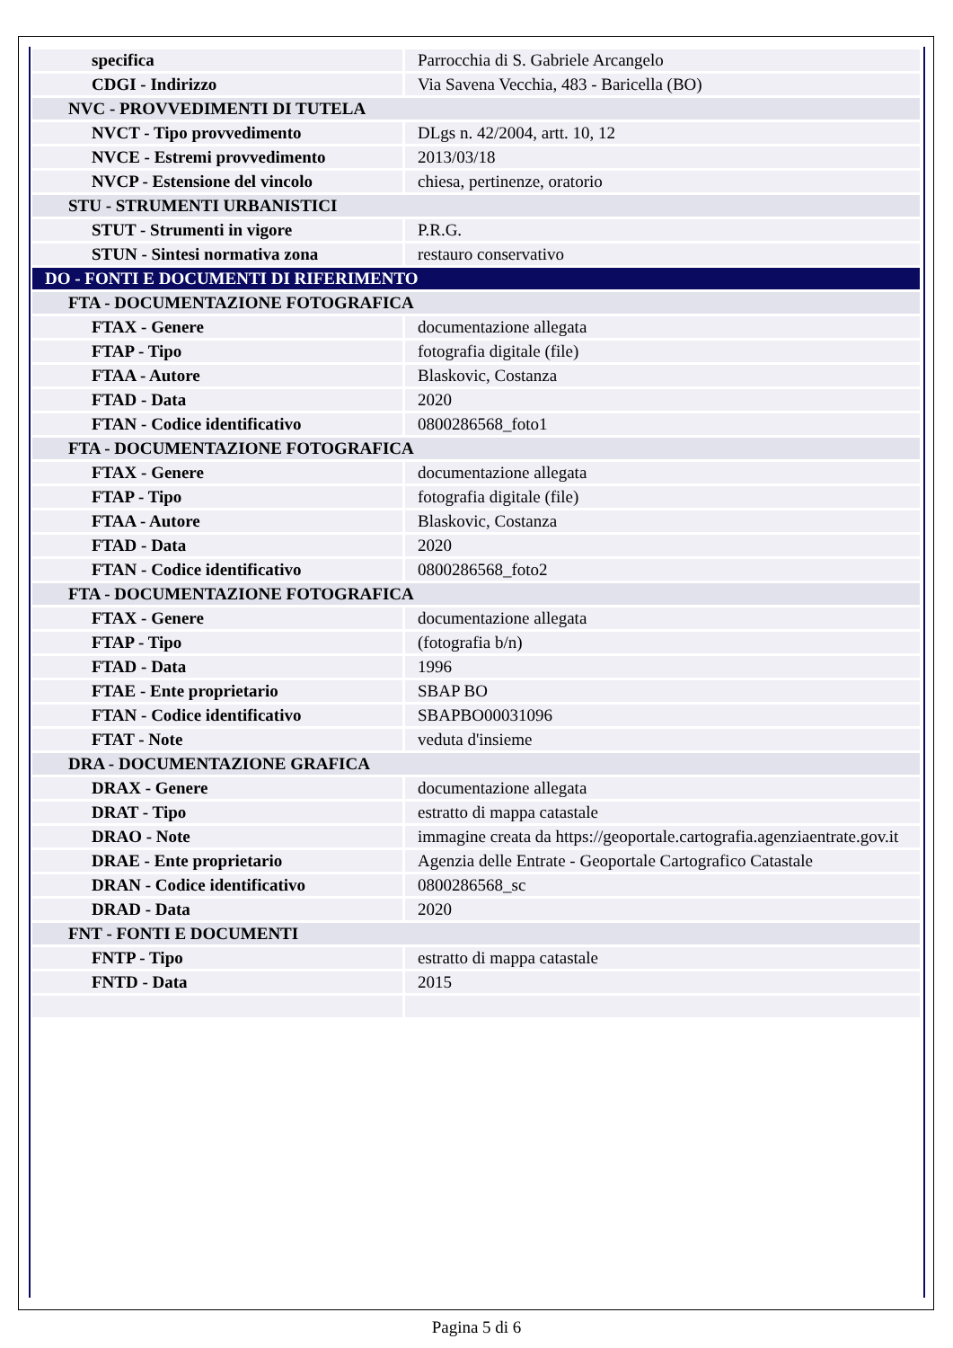| specifica | Parrocchia di S. Gabriele Arcangelo |
| CDGI - Indirizzo | Via Savena Vecchia, 483 - Baricella (BO) |
| NVC - PROVVEDIMENTI DI TUTELA | |
| NVCT - Tipo provvedimento | DLgs n. 42/2004, artt. 10, 12 |
| NVCE - Estremi provvedimento | 2013/03/18 |
| NVCP - Estensione del vincolo | chiesa, pertinenze, oratorio |
| STU - STRUMENTI URBANISTICI | |
| STUT - Strumenti in vigore | P.R.G. |
| STUN - Sintesi normativa zona | restauro conservativo |
| DO - FONTI E DOCUMENTI DI RIFERIMENTO | |
| FTA - DOCUMENTAZIONE FOTOGRAFICA | |
| FTAX - Genere | documentazione allegata |
| FTAP - Tipo | fotografia digitale (file) |
| FTAA - Autore | Blaskovic, Costanza |
| FTAD - Data | 2020 |
| FTAN - Codice identificativo | 0800286568_foto1 |
| FTA - DOCUMENTAZIONE FOTOGRAFICA | |
| FTAX - Genere | documentazione allegata |
| FTAP - Tipo | fotografia digitale (file) |
| FTAA - Autore | Blaskovic, Costanza |
| FTAD - Data | 2020 |
| FTAN - Codice identificativo | 0800286568_foto2 |
| FTA - DOCUMENTAZIONE FOTOGRAFICA | |
| FTAX - Genere | documentazione allegata |
| FTAP - Tipo | (fotografia b/n) |
| FTAD - Data | 1996 |
| FTAE - Ente proprietario | SBAP BO |
| FTAN - Codice identificativo | SBAPBO00031096 |
| FTAT - Note | veduta d'insieme |
| DRA - DOCUMENTAZIONE GRAFICA | |
| DRAX - Genere | documentazione allegata |
| DRAT - Tipo | estratto di mappa catastale |
| DRAO - Note | immagine creata da https://geoportale.cartografia.agenziaentrate.gov.it |
| DRAE - Ente proprietario | Agenzia delle Entrate - Geoportale Cartografico Catastale |
| DRAN - Codice identificativo | 0800286568_sc |
| DRAD - Data | 2020 |
| FNT - FONTI E DOCUMENTI | |
| FNTP - Tipo | estratto di mappa catastale |
| FNTD - Data | 2015 |
Pagina 5 di 6